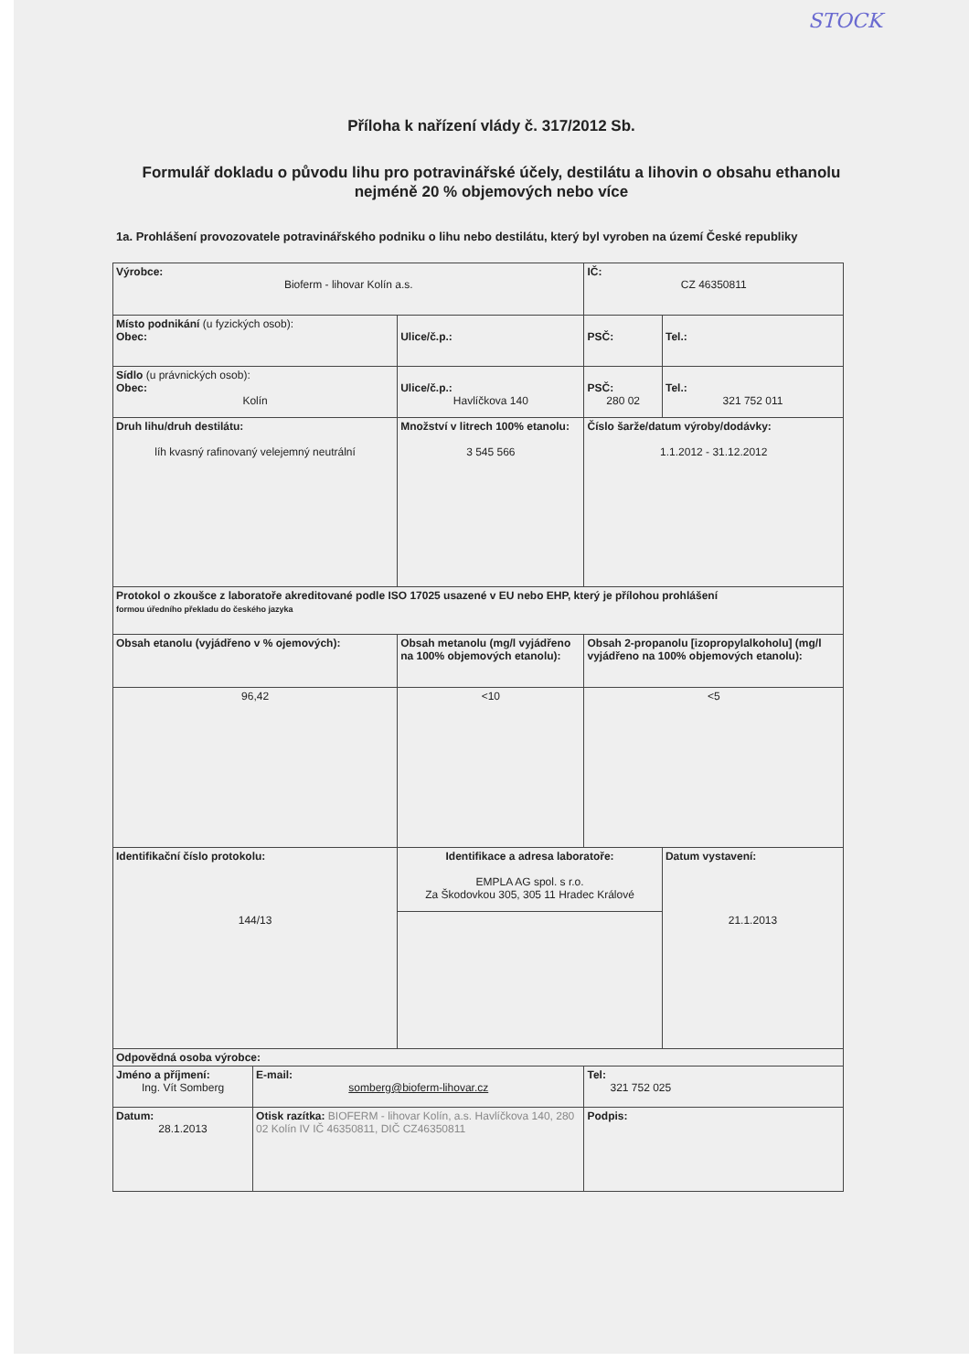STOCK
Příloha k nařízení vlády č. 317/2012 Sb.
Formulář dokladu o původu lihu pro potravinářské účely, destilátu a lihovin o obsahu ethanolu nejméně 20 % objemových nebo více
1a. Prohlášení provozovatele potravinářského podniku o lihu nebo destilátu, který byl vyroben na území České republiky
| Výrobce: Bioferm - lihovar Kolín a.s. | | | | | IČ: CZ 46350811 | |
| Místo podnikání (u fyzických osob): Obec: | | Ulice/č.p.: | | | PSČ: | Tel.: |
| Sídlo (u právnických osob): Obec: Kolín | | Ulice/č.p.: Havlíčkova 140 | | | PSČ: 280 02 | Tel.: 321 752 011 |
| Druh lihu/druh destilátu: líh kvasný rafinovaný velejemný neutrální | | Množství v litrech 100% etanolu: 3 545 566 | | Číslo šarže/datum výroby/dodávky: 1.1.2012 - 31.12.2012 | | |
| Protokol o zkoušce z laboratoře akreditované podle ISO 17025 usazené v EU nebo EHP, který je přílohou prohlášení formou úředního překladu do českého jazyka | | | | | | |
| Obsah etanolu (vyjádřeno v % ojemových): | | Obsah metanolu (mg/l vyjádřeno na 100% objemových etanolu): | | Obsah 2-propanolu [izopropylalkoholu] (mg/l vyjádřeno na 100% objemových etanolu): | | |
| 96,42 | | <10 | | <5 | | |
| Identifikační číslo protokolu: 144/13 | | Identifikace a adresa laboratoře: EMPLA AG spol. s r.o. Za Škodovkou 305, 305 11 Hradec Králové | | | | Datum vystavení: 21.1.2013 |
| Odpovědná osoba výrobce: | | | | | | |
| Jméno a příjmení: Ing. Vít Somberg | E-mail: somberg@bioferm-lihovar.cz | | Tel: 321 752 025 | | | |
| Datum: 28.1.2013 | Otisk razítka: BIOFERM - lihovar Kolín, a.s. Havlíčkova 140, 280 02 Kolín IV IČ 46350811, DIČ CZ46350811 | | Podpis: | | | |